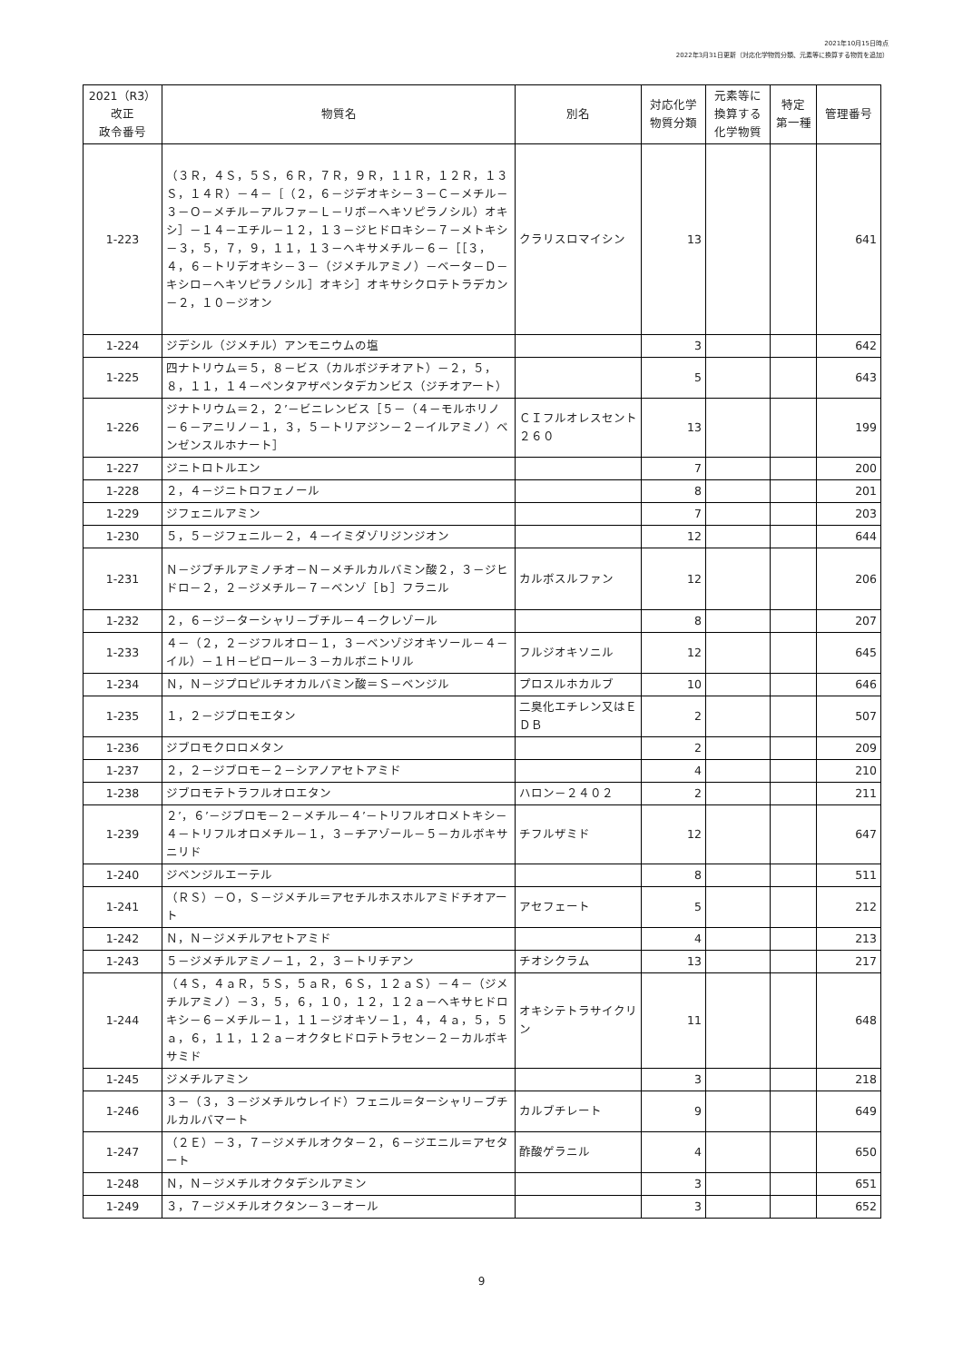2021年10月15日時点
2022年3月31日更新（対応化学物質分類、元素等に換算する物質を追加）
| 2021（R3） 改正 政令番号 | 物質名 | 別名 | 対応化学 物質分類 | 元素等に 換算する 化学物質 | 特定 第一種 | 管理番号 |
| --- | --- | --- | --- | --- | --- | --- |
| 1-223 | （３Ｒ，４Ｓ，５Ｓ，６Ｒ，７Ｒ，９Ｒ，１１Ｒ，１２Ｒ，１３Ｓ，１４Ｒ）－４－［（２，６－ジデオキシ－３－Ｃ－メチル－３－Ｏ－メチル－アルファ－Ｌ－リボ－ヘキソピラノシル）オキシ］－１４－エチル－１２，１３－ジヒドロキシ－７－メトキシ－３，５，７，９，１１，１３－ヘキサメチル－６－［［３，４，６－トリデオキシ－３－（ジメチルアミノ）－ベータ－Ｄ－キシロ－ヘキソピラノシル］オキシ］オキサシクロテトラデカン－２，１０－ジオン | クラリスロマイシン | 13 | | | 641 |
| 1-224 | ジデシル（ジメチル）アンモニウムの塩 | | 3 | | | 642 |
| 1-225 | 四ナトリウム＝５，８－ビス（カルボジチオアト）－２，５，８，１１，１４－ペンタアザペンタデカンビス（ジチオアート） | | 5 | | | 643 |
| 1-226 | ジナトリウム＝２，２’－ビニレンビス［５－（４－モルホリノ－６－アニリノ－１，３，５－トリアジン－２－イルアミノ）ベンゼンスルホナート］ | ＣＩフルオレスセント２６０ | 13 | | | 199 |
| 1-227 | ジニトロトルエン | | 7 | | | 200 |
| 1-228 | ２，４－ジニトロフェノール | | 8 | | | 201 |
| 1-229 | ジフェニルアミン | | 7 | | | 203 |
| 1-230 | ５，５－ジフェニル－２，４－イミダゾリジンジオン | | 12 | | | 644 |
| 1-231 | Ｎ－ジブチルアミノチオ－Ｎ－メチルカルバミン酸２，３－ジヒドロ－２，２－ジメチル－７－ベンゾ［ｂ］フラニル | カルボスルファン | 12 | | | 206 |
| 1-232 | ２，６－ジ－ターシャリ－ブチル－４－クレゾール | | 8 | | | 207 |
| 1-233 | ４－（２，２－ジフルオロ－１，３－ベンゾジオキソール－４－イル）－１Ｈ－ピロール－３－カルボニトリル | フルジオキソニル | 12 | | | 645 |
| 1-234 | Ｎ，Ｎ－ジプロピルチオカルバミン酸＝Ｓ－ベンジル | プロスルホカルブ | 10 | | | 646 |
| 1-235 | １，２－ジブロモエタン | 二臭化エチレン又はＥＤＢ | 2 | | | 507 |
| 1-236 | ジブロモクロロメタン | | 2 | | | 209 |
| 1-237 | ２，２－ジブロモ－２－シアノアセトアミド | | 4 | | | 210 |
| 1-238 | ジブロモテトラフルオロエタン | ハロン－２４０２ | 2 | | | 211 |
| 1-239 | ２’，６’－ジブロモ－２－メチル－４’－トリフルオロメトキシ－４－トリフルオロメチル－１，３－チアゾール－５－カルボキサニリド | チフルザミド | 12 | | | 647 |
| 1-240 | ジベンジルエーテル | | 8 | | | 511 |
| 1-241 | （ＲＳ）－Ｏ，Ｓ－ジメチル＝アセチルホスホルアミドチオアート | アセフェート | 5 | | | 212 |
| 1-242 | Ｎ，Ｎ－ジメチルアセトアミド | | 4 | | | 213 |
| 1-243 | ５－ジメチルアミノ－１，２，３－トリチアン | チオシクラム | 13 | | | 217 |
| 1-244 | （４Ｓ，４ａＲ，５Ｓ，５ａＲ，６Ｓ，１２ａＳ）－４－（ジメチルアミノ）－３，５，６，１０，１２，１２ａ－ヘキサヒドロキシ－６－メチル－１，１１－ジオキソ－１，４，４ａ，５，５ａ，６，１１，１２ａ－オクタヒドロテトラセン－２－カルボキサミド | オキシテトラサイクリン | 11 | | | 648 |
| 1-245 | ジメチルアミン | | 3 | | | 218 |
| 1-246 | ３－（３，３－ジメチルウレイド）フェニル＝ターシャリ－ブチルカルバマート | カルブチレート | 9 | | | 649 |
| 1-247 | （２Ｅ）－３，７－ジメチルオクタ－２，６－ジエニル＝アセタート | 酢酸ゲラニル | 4 | | | 650 |
| 1-248 | Ｎ，Ｎ－ジメチルオクタデシルアミン | | 3 | | | 651 |
| 1-249 | ３，７－ジメチルオクタン－３－オール | | 3 | | | 652 |
9